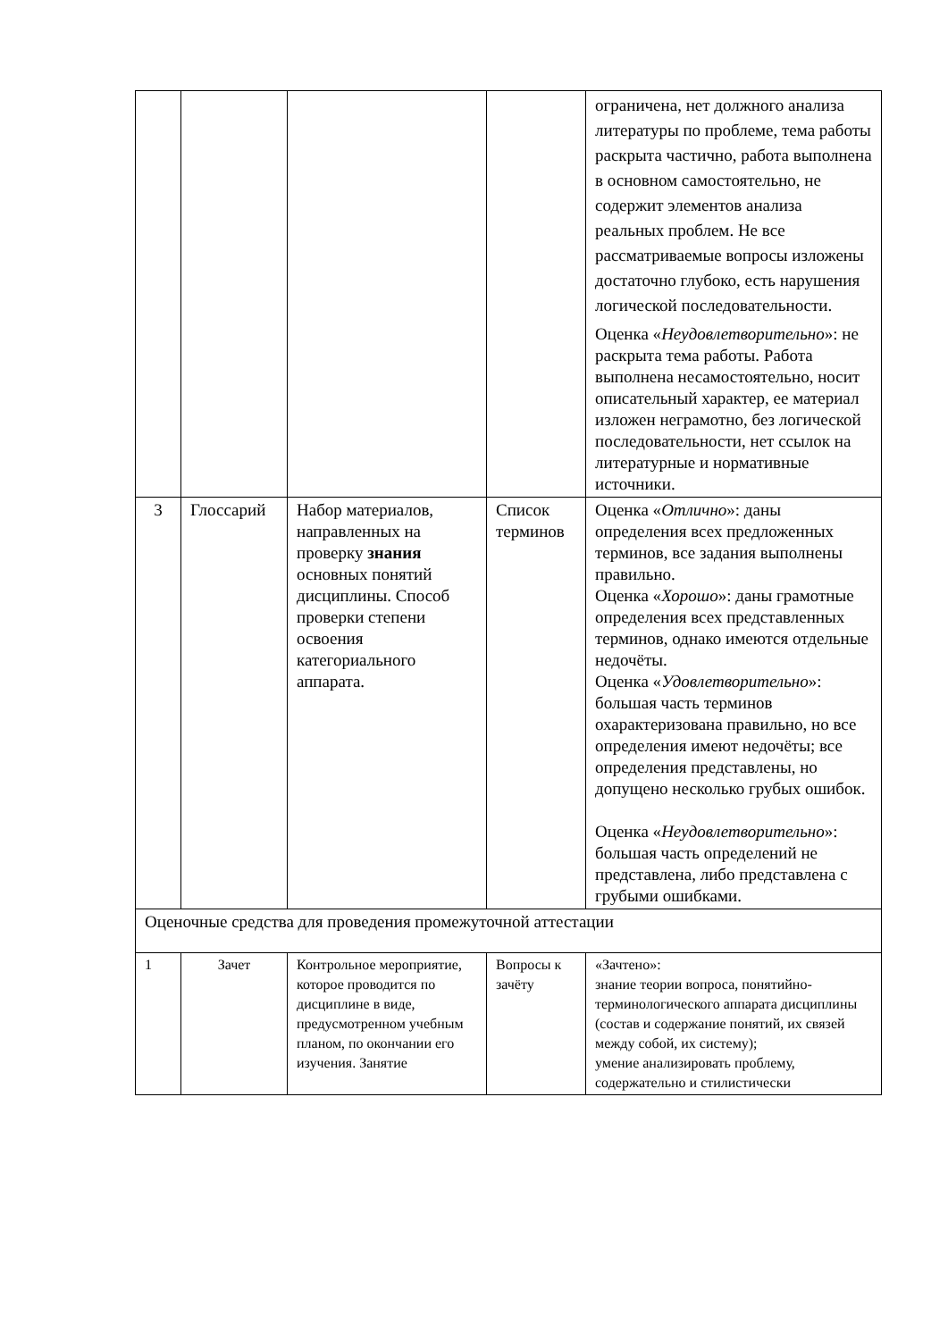| | | | | ограничена, нет должного анализа литературы по проблеме, тема работы раскрыта частично, работа выполнена в основном самостоятельно, не содержит элементов анализа реальных проблем. Не все рассматриваемые вопросы изложены достаточно глубоко, есть нарушения логической последовательности. Оценка « Неудовлетворительно »: не раскрыта тема работы. Работа выполнена несамостоятельно, носит описательный характер, ее материал изложен неграмотно, без логической последовательности, нет ссылок на литературные и нормативные источники. |
| 3 | Глоссарий | Набор материалов, направленных на проверку знания основных понятий дисциплины. Способ проверки степени освоения категориального аппарата. | Список терминов | Оценка « Отлично »: даны определения всех предложенных терминов, все задания выполнены правильно. Оценка « Хорошо »: даны грамотные определения всех представленных терминов, однако имеются отдельные недочёты. Оценка « Удовлетворительно »: большая часть терминов охарактеризована правильно, но все определения имеют недочёты; все определения представлены, но допущено несколько грубых ошибок. Оценка « Неудовлетворительно »: большая часть определений не представлена, либо представлена с грубыми ошибками. |
| Оценочные средства для проведения промежуточной аттестации | | | | |
| 1 | Зачет | Контрольное мероприятие, которое проводится по дисциплине в виде, предусмотренном учебным планом, по окончании его изучения. Занятие | Вопросы к зачёту | «Зачтено»: знание теории вопроса, понятийно-терминологического аппарата дисциплины (состав и содержание понятий, их связей между собой, их систему); умение анализировать проблему, содержательно и стилистически |